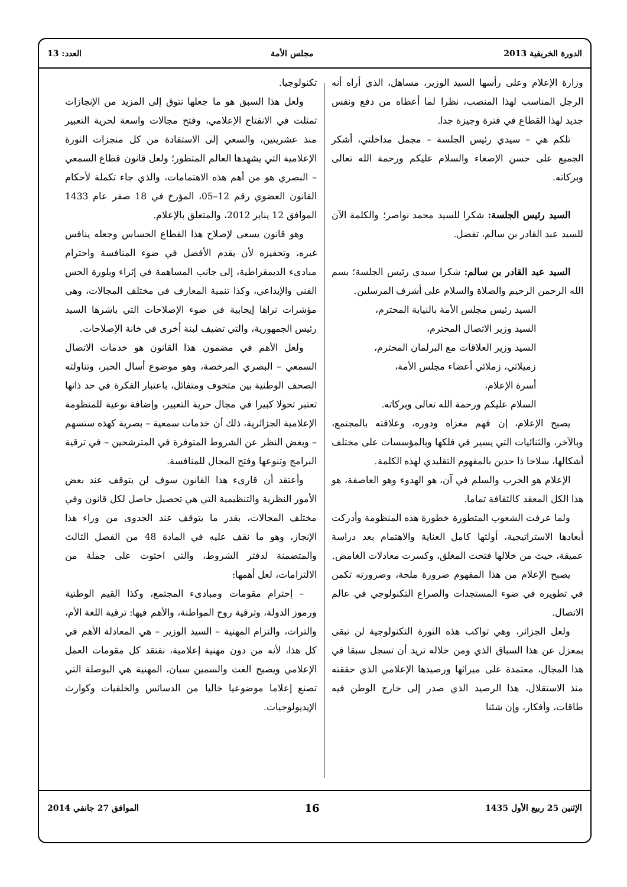الدورة الخريفية 2013 مجلس الأمة العدد: 13
وزارة الإعلام وعلى رأسها السيد الوزير، مساهل، الذي أراه أنه الرجل المناسب لهذا المنصب، نظرا لما أعطاه من دفع ونفس جديد لهذا القطاع في فترة وجيزة جدا.
تلكم هي – سيدي رئيس الجلسة – مجمل مداخلتي، أشكر الجميع على حسن الإصغاء والسلام عليكم ورحمة الله تعالى وبركاته.
السيد رئيس الجلسة: شكرا للسيد محمد نواصر؛ والكلمة الآن للسيد عبد القادر بن سالم، تفضل.
السيد عبد القادر بن سالم: شكرا سيدي رئيس الجلسة؛ بسم الله الرحمن الرحيم والصلاة والسلام على أشرف المرسلين.
السيد رئيس مجلس الأمة بالنيابة المحترم،
السيد وزير الاتصال المحترم،
السيد وزير العلاقات مع البرلمان المحترم،
زميلاتي، زملائي أعضاء مجلس الأمة،
أسرة الإعلام،
السلام عليكم ورحمة الله تعالى وبركاته.
يصبح الإعلام، إن فهم مغزاه ودوره، وعلاقته بالمجتمع، وبالآخر، والثنائيات التي يسير في فلكها وبالمؤسسات على مختلف أشكالها، سلاحا ذا حدين بالمفهوم التقليدي لهذه الكلمة.
الإعلام هو الحرب والسلم في آن، هو الهدوء وهو العاصفة، هو هذا الكل المعقد كالثقافة تماما.
ولما عرفت الشعوب المتطورة خطورة هذه المنظومة وأدركت أبعادها الاستراتيجية، أولتها كامل العناية والاهتمام بعد دراسة عميقة، حيث من خلالها فتحت المغلق، وكسرت معادلات الغامض.
يصبح الإعلام من هذا المفهوم ضرورة ملحة، وضرورته تكمن في تطويره في ضوء المستجدات والصراع التكنولوجي في عالم الاتصال.
ولعل الجزائر، وهي تواكب هذه الثورة التكنولوجية لن تبقى بمعزل عن هذا السباق الذي ومن خلاله تريد أن تسجل سبقا في هذا المجال، معتمدة على ميراثها ورصيدها الإعلامي الذي حققته منذ الاستقلال، هذا الرصيد الذي صدر إلى خارج الوطن فيه طاقات، وأفكار، وإن شئنا
تكنولوجيا.
ولعل هذا السبق هو ما جعلها تتوق إلى المزيد من الإنجازات تمثلت في الانفتاح الإعلامي، وفتح مجالات واسعة لحرية التعبير منذ عشريتين، والسعي إلى الاستفادة من كل منجزات الثورة الإعلامية التي يشهدها العالم المتطور؛ ولعل قانون قطاع السمعي – البصري هو من أهم هذه الاهتمامات، والذي جاء تكملة لأحكام القانون العضوي رقم 12–05، المؤرخ في 18 صفر عام 1433 الموافق 12 يناير 2012، والمتعلق بالإعلام.
وهو قانون يسعى لإصلاح هذا القطاع الحساس وجعله ينافس غيره، وتحفيزه لأن يقدم الأفضل في ضوء المنافسة واحترام مبادىء الديمقراطية، إلى جانب المساهمة في إثراء وبلورة الحس الفني والإبداعي، وكذا تنمية المعارف في مختلف المجالات، وهي مؤشرات نراها إيجابية في ضوء الإصلاحات التي باشرها السيد رئيس الجمهورية، والتي تضيف لبنة أخرى في خانة الإصلاحات.
ولعل الأهم في مضمون هذا القانون هو خدمات الاتصال السمعي – البصري المرخصة، وهو موضوع أسال الحبر، وتناولته الصحف الوطنية بين متخوف ومتفائل، باعتبار الفكرة في حد ذاتها تعتبر تحولا كبيرا في مجال حرية التعبير، وإضافة نوعية للمنظومة الإعلامية الجزائرية، ذلك أن خدمات سمعية – بصرية كهذه ستسهم – وبغض النظر عن الشروط المتوفرة في المترشحين – في ترقية البرامج وتنوعها وفتح المجال للمنافسة.
وأعتقد أن قارىء هذا القانون سوف لن يتوقف عند بعض الأمور النظرية والتنظيمية التي هي تحصيل حاصل لكل قانون وفي مختلف المجالات، بقدر ما يتوقف عند الجدوى من وراء هذا الإنجاز، وهو ما نقف عليه في المادة 48 من الفصل الثالث والمتضمنة لدفتر الشروط، والتي احتوت على جملة من الالتزامات، لعل أهمها:
– إحترام مقومات ومبادىء المجتمع، وكذا القيم الوطنية ورموز الدولة، وترقية روح المواطنة، والأهم فيها: ترقية اللغة الأم، والتراث، والتزام المهنية – السيد الوزير – هي المعادلة الأهم في كل هذا، لأنه من دون مهنية إعلامية، نفتقد كل مقومات العمل الإعلامي ويصبح الغث والسمين سيان، المهنية هي البوصلة التي تصنع إعلاما موضوعيا خاليا من الدسائس والخلفيات وكوارث الإيديولوجيات.
الإثنين 25 ربيع الأول 1435 16 الموافق 27 جانفي 2014